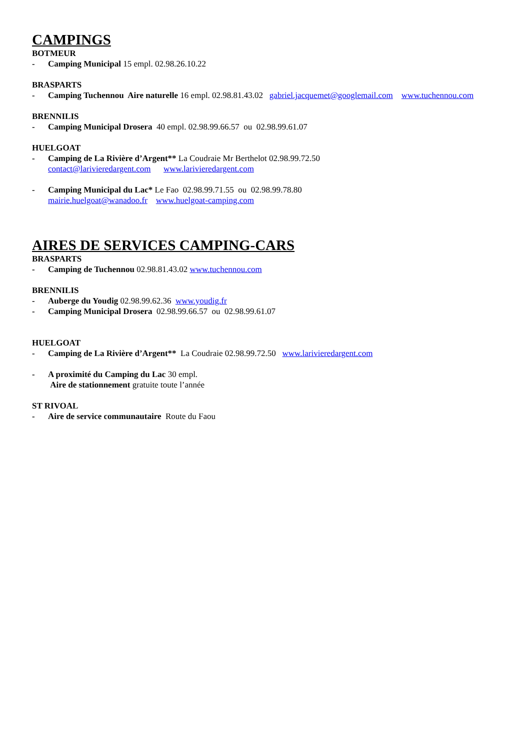CAMPINGS
BOTMEUR
- Camping Municipal 15 empl. 02.98.26.10.22
BRASPARTS
- Camping Tuchennou Aire naturelle 16 empl. 02.98.81.43.02 gabriel.jacquemet@googlemail.com www.tuchennou.com
BRENNILIS
- Camping Municipal Drosera 40 empl. 02.98.99.66.57 ou 02.98.99.61.07
HUELGOAT
- Camping de La Rivière d’Argent** La Coudraie Mr Berthelot 02.98.99.72.50
contact@larivieredargent.com www.larivieredargent.com
- Camping Municipal du Lac* Le Fao 02.98.99.71.55 ou 02.98.99.78.80
mairie.huelgoat@wanadoo.fr www.huelgoat-camping.com
AIRES DE SERVICES CAMPING-CARS
BRASPARTS
- Camping de Tuchennou 02.98.81.43.02 www.tuchennou.com
BRENNILIS
- Auberge du Youdig 02.98.99.62.36 www.youdig.fr
- Camping Municipal Drosera 02.98.99.66.57 ou 02.98.99.61.07
HUELGOAT
- Camping de La Rivière d’Argent** La Coudraie 02.98.99.72.50 www.larivieredargent.com
- A proximité du Camping du Lac 30 empl.
Aire de stationnement gratuite toute l’année
ST RIVOAL
- Aire de service communautaire Route du Faou